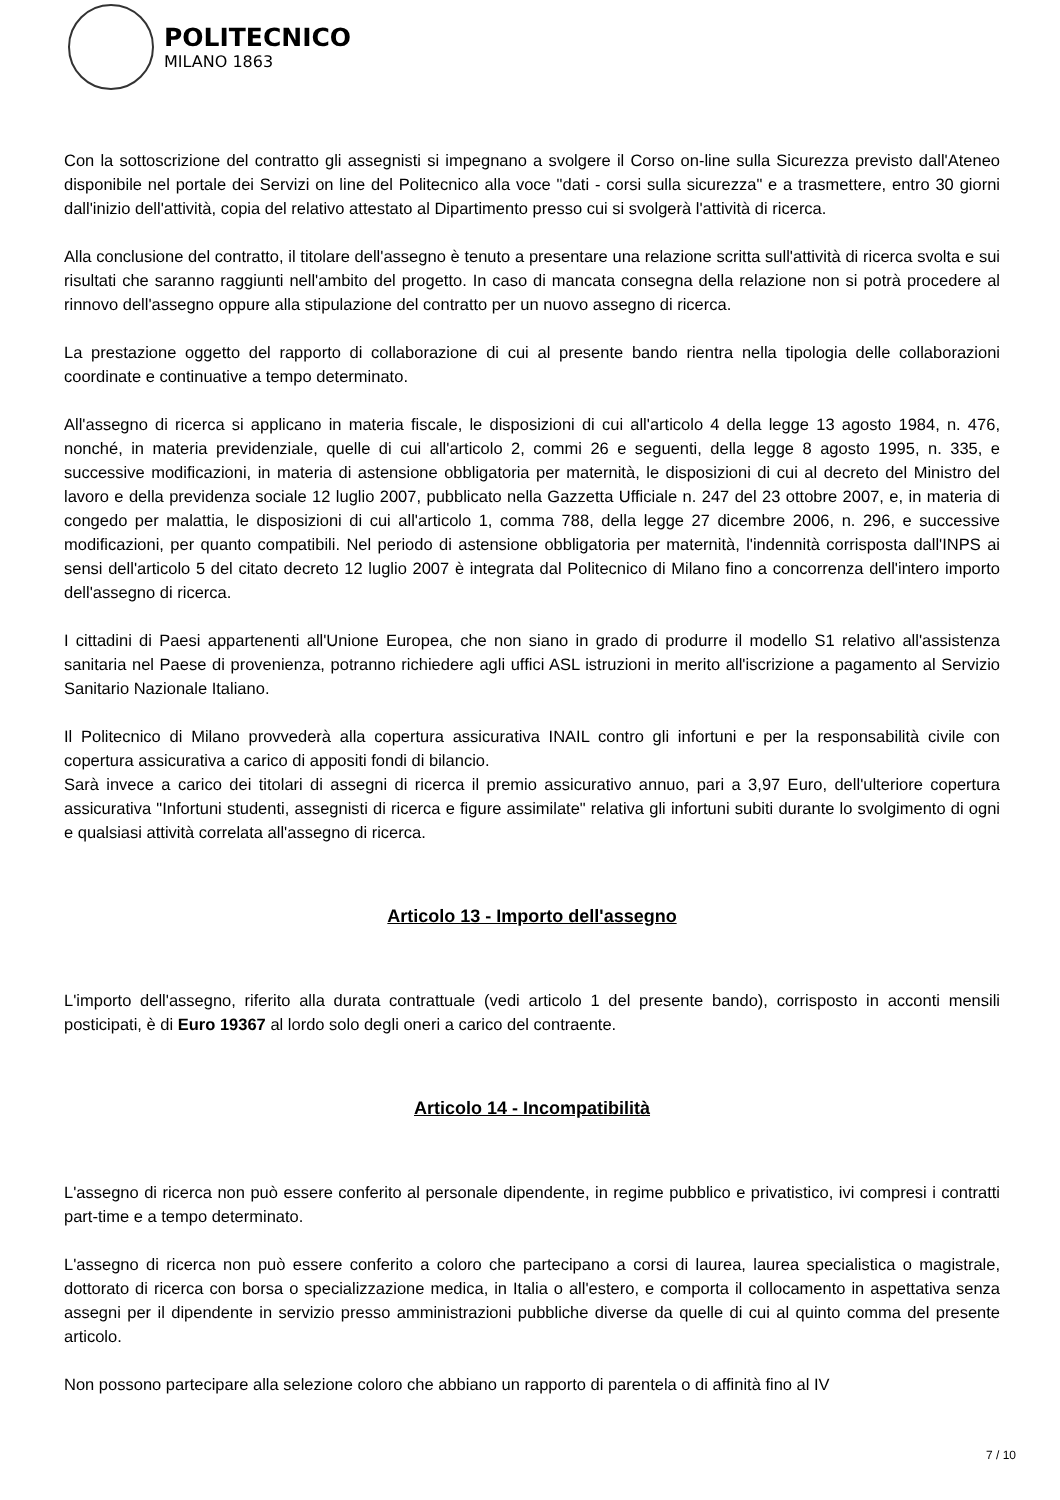POLITECNICO
MILANO 1863
Con la sottoscrizione del contratto gli assegnisti si impegnano a svolgere il Corso on-line sulla Sicurezza previsto dall'Ateneo disponibile nel portale dei Servizi on line del Politecnico alla voce "dati - corsi sulla sicurezza" e a trasmettere, entro 30 giorni dall'inizio dell'attività, copia del relativo attestato al Dipartimento presso cui si svolgerà l'attività di ricerca.
Alla conclusione del contratto, il titolare dell'assegno è tenuto a presentare una relazione scritta sull'attività di ricerca svolta e sui risultati che saranno raggiunti nell'ambito del progetto. In caso di mancata consegna della relazione non si potrà procedere al rinnovo dell'assegno oppure alla stipulazione del contratto per un nuovo assegno di ricerca.
La prestazione oggetto del rapporto di collaborazione di cui al presente bando rientra nella tipologia delle collaborazioni coordinate e continuative a tempo determinato.
All'assegno di ricerca si applicano in materia fiscale, le disposizioni di cui all'articolo 4 della legge 13 agosto 1984, n. 476, nonché, in materia previdenziale, quelle di cui all'articolo 2, commi 26 e seguenti, della legge 8 agosto 1995, n. 335, e successive modificazioni, in materia di astensione obbligatoria per maternità, le disposizioni di cui al decreto del Ministro del lavoro e della previdenza sociale 12 luglio 2007, pubblicato nella Gazzetta Ufficiale n. 247 del 23 ottobre 2007, e, in materia di congedo per malattia, le disposizioni di cui all'articolo 1, comma 788, della legge 27 dicembre 2006, n. 296, e successive modificazioni, per quanto compatibili. Nel periodo di astensione obbligatoria per maternità, l'indennità corrisposta dall'INPS ai sensi dell'articolo 5 del citato decreto 12 luglio 2007 è integrata dal Politecnico di Milano fino a concorrenza dell'intero importo dell'assegno di ricerca.
I cittadini di Paesi appartenenti all'Unione Europea, che non siano in grado di produrre il modello S1 relativo all'assistenza sanitaria nel Paese di provenienza, potranno richiedere agli uffici ASL istruzioni in merito all'iscrizione a pagamento al Servizio Sanitario Nazionale Italiano.
Il Politecnico di Milano provvederà alla copertura assicurativa INAIL contro gli infortuni e per la responsabilità civile con copertura assicurativa a carico di appositi fondi di bilancio.
Sarà invece a carico dei titolari di assegni di ricerca il premio assicurativo annuo, pari a 3,97 Euro, dell'ulteriore copertura assicurativa "Infortuni studenti, assegnisti di ricerca e figure assimilate" relativa gli infortuni subiti durante lo svolgimento di ogni e qualsiasi attività correlata all'assegno di ricerca.
Articolo 13 - Importo dell'assegno
L'importo dell'assegno, riferito alla durata contrattuale (vedi articolo 1 del presente bando), corrisposto in acconti mensili posticipati, è di Euro 19367 al lordo solo degli oneri a carico del contraente.
Articolo 14 - Incompatibilità
L'assegno di ricerca non può essere conferito al personale dipendente, in regime pubblico e privatistico, ivi compresi i contratti part-time e a tempo determinato.
L'assegno di ricerca non può essere conferito a coloro che partecipano a corsi di laurea, laurea specialistica o magistrale, dottorato di ricerca con borsa o specializzazione medica, in Italia o all'estero, e comporta il collocamento in aspettativa senza assegni per il dipendente in servizio presso amministrazioni pubbliche diverse da quelle di cui al quinto comma del presente articolo.
Non possono partecipare alla selezione coloro che abbiano un rapporto di parentela o di affinità fino al IV
7 / 10